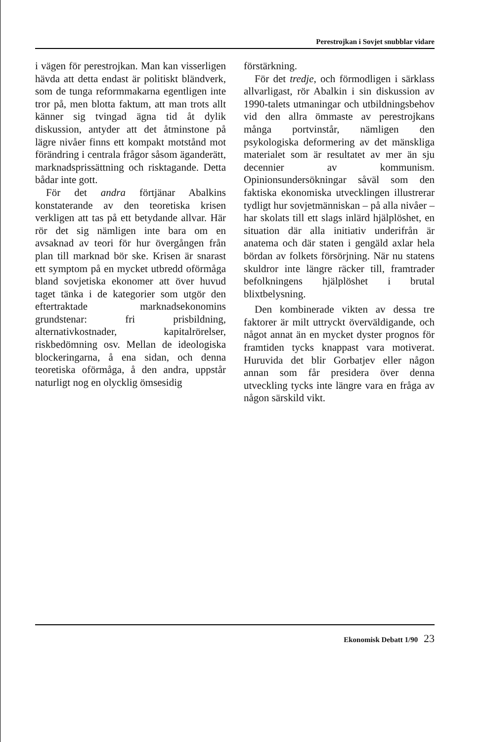Perestrojkan i Sovjet snubblar vidare
i vägen för perestrojkan. Man kan visserligen hävda att detta endast är politiskt bländverk, som de tunga reformmakarna egentligen inte tror på, men blotta faktum, att man trots allt känner sig tvingad ägna tid åt dylik diskussion, antyder att det åtminstone på lägre nivåer finns ett kompakt motstånd mot förändring i centrala frågor såsom äganderätt, marknadsprissättning och risktagande. Detta bådar inte gott.
För det andra förtjänar Abalkins konstaterande av den teoretiska krisen verkligen att tas på ett betydande allvar. Här rör det sig nämligen inte bara om en avsaknad av teori för hur övergången från plan till marknad bör ske. Krisen är snarast ett symptom på en mycket utbredd oförmåga bland sovjetiska ekonomer att över huvud taget tänka i de kategorier som utgör den eftertraktade marknadsekonomins grundstenar: fri prisbildning, alternativkostnader, kapitalrörelser, riskbedömning osv. Mellan de ideologiska blockeringarna, å ena sidan, och denna teoretiska oförmåga, å den andra, uppstår naturligt nog en olycklig ömsesidig
förstärkning.
För det tredje, och förmodligen i särklass allvarligast, rör Abalkin i sin diskussion av 1990-talets utmaningar och utbildningsbehov vid den allra ömmaste av perestrojkans många portvinstår, nämligen den psykologiska deformering av det mänskliga materialet som är resultatet av mer än sju decennier av kommunism. Opinionsundersökningar såväl som den faktiska ekonomiska utvecklingen illustrerar tydligt hur sovjetmänniskan – på alla nivåer – har skolats till ett slags inlärd hjälplöshet, en situation där alla initiativ underifrån är anatema och där staten i gengäld axlar hela bördan av folkets försörjning. När nu statens skuldror inte längre räcker till, framtrader befolkningens hjälplöshet i brutal blixtbelysning.
Den kombinerade vikten av dessa tre faktorer är milt uttryckt överväldigande, och något annat än en mycket dyster prognos för framtiden tycks knappast vara motiverat. Huruvida det blir Gorbatjev eller någon annan som får presidera över denna utveckling tycks inte längre vara en fråga av någon särskild vikt.
Ekonomisk Debatt 1/90 23